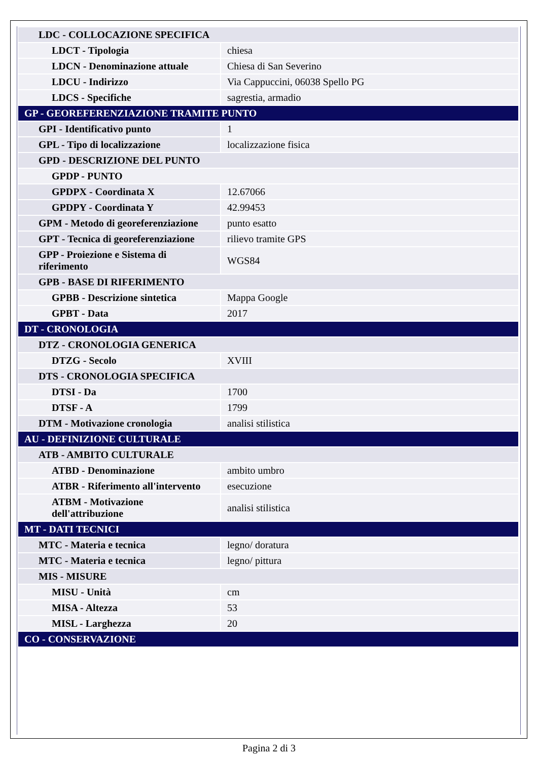| LDC - COLLOCAZIONE SPECIFICA | |
| LDCT - Tipologia | chiesa |
| LDCN - Denominazione attuale | Chiesa di San Severino |
| LDCU - Indirizzo | Via Cappuccini, 06038 Spello PG |
| LDCS - Specifiche | sagrestia, armadio |
| GP - GEOREFERENZIAZIONE TRAMITE PUNTO | |
| GPI - Identificativo punto | 1 |
| GPL - Tipo di localizzazione | localizzazione fisica |
| GPD - DESCRIZIONE DEL PUNTO | |
| GPDP - PUNTO | |
| GPDPX - Coordinata X | 12.67066 |
| GPDPY - Coordinata Y | 42.99453 |
| GPM - Metodo di georeferenziazione | punto esatto |
| GPT - Tecnica di georeferenziazione | rilievo tramite GPS |
| GPP - Proiezione e Sistema di riferimento | WGS84 |
| GPB - BASE DI RIFERIMENTO | |
| GPBB - Descrizione sintetica | Mappa Google |
| GPBT - Data | 2017 |
| DT - CRONOLOGIA | |
| DTZ - CRONOLOGIA GENERICA | |
| DTZG - Secolo | XVIII |
| DTS - CRONOLOGIA SPECIFICA | |
| DTSI - Da | 1700 |
| DTSF - A | 1799 |
| DTM - Motivazione cronologia | analisi stilistica |
| AU - DEFINIZIONE CULTURALE | |
| ATB - AMBITO CULTURALE | |
| ATBD - Denominazione | ambito umbro |
| ATBR - Riferimento all'intervento | esecuzione |
| ATBM - Motivazione dell'attribuzione | analisi stilistica |
| MT - DATI TECNICI | |
| MTC - Materia e tecnica | legno/ doratura |
| MTC - Materia e tecnica | legno/ pittura |
| MIS - MISURE | |
| MISU - Unità | cm |
| MISA - Altezza | 53 |
| MISL - Larghezza | 20 |
| CO - CONSERVAZIONE | |
Pagina 2 di 3